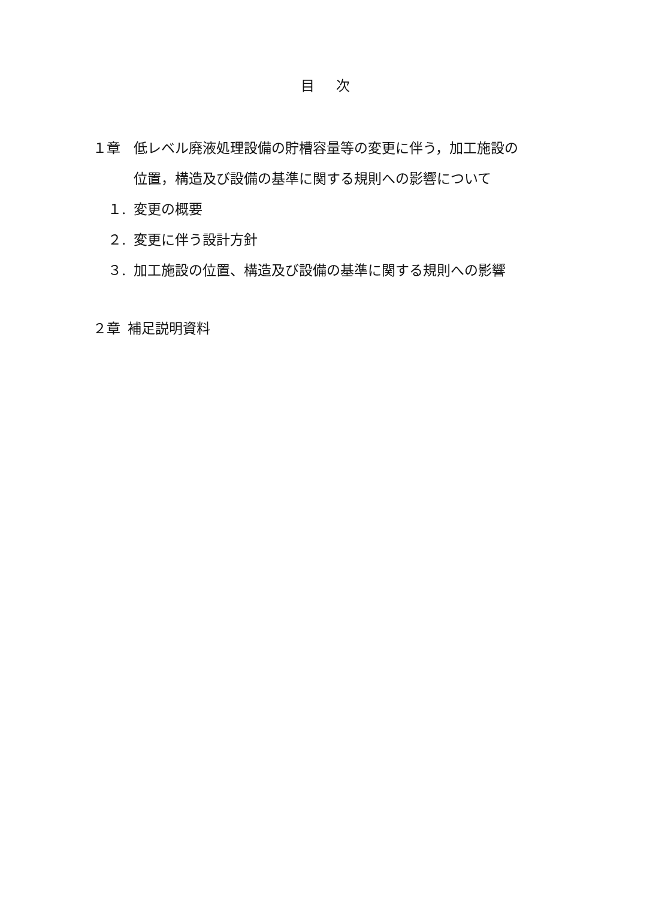目 次
１章 低レベル廃液処理設備の貯槽容量等の変更に伴う，加工施設の
位置，構造及び設備の基準に関する規則への影響について
１. 変更の概要
２. 変更に伴う設計方針
３. 加工施設の位置、構造及び設備の基準に関する規則への影響
２章 補足説明資料